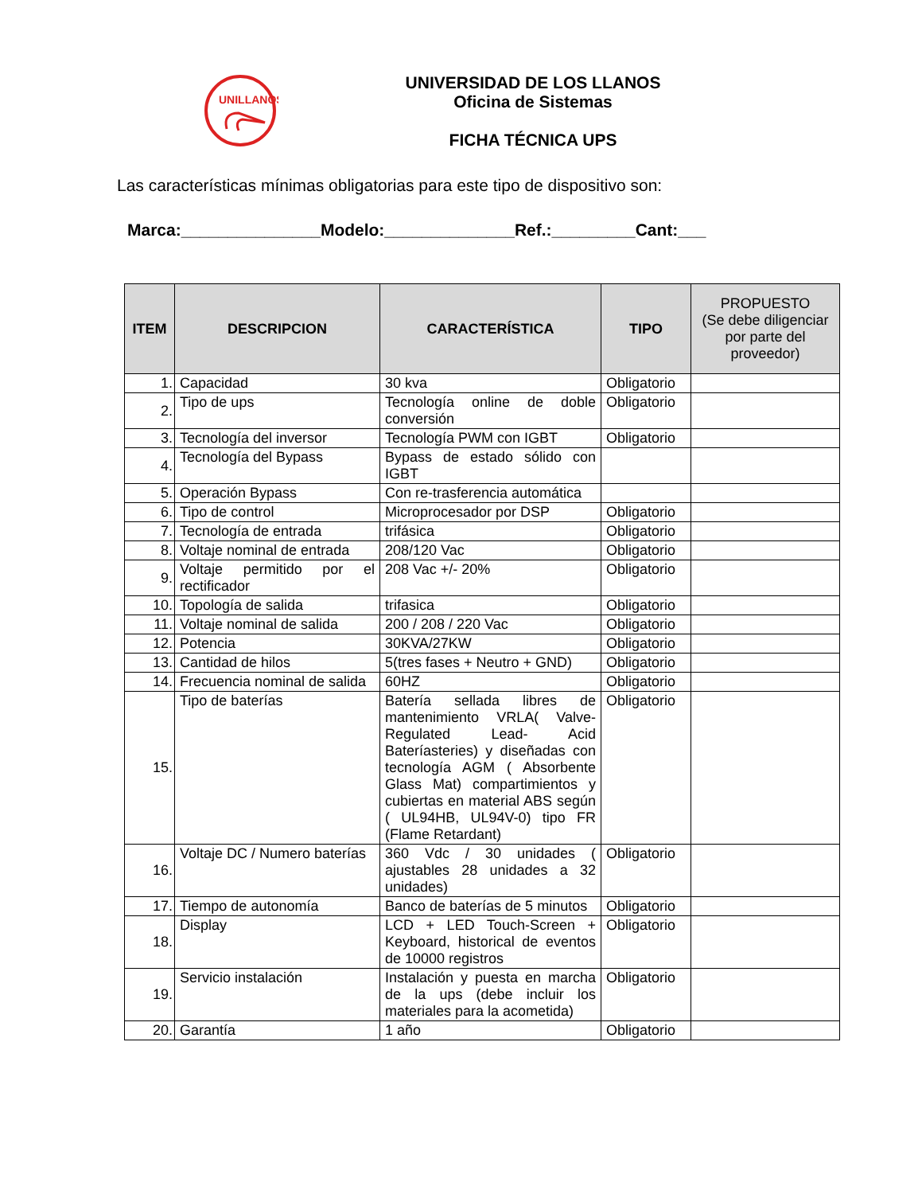UNILLANOS
UNIVERSIDAD DE LOS LLANOS
Oficina de Sistemas
FICHA TÉCNICA UPS
Las características mínimas obligatorias para este tipo de dispositivo son:
Marca:_______________Modelo:______________Ref.:_________Cant:___
| ITEM | DESCRIPCION | CARACTERÍSTICA | TIPO | PROPUESTO (Se debe diligenciar por parte del proveedor) |
| --- | --- | --- | --- | --- |
| 1. | Capacidad | 30 kva | Obligatorio | |
| 2. | Tipo de ups | Tecnología online de doble conversión | Obligatorio | |
| 3. | Tecnología del inversor | Tecnología PWM con IGBT | Obligatorio | |
| 4. | Tecnología del Bypass | Bypass de estado sólido con IGBT | | |
| 5. | Operación Bypass | Con re-trasferencia automática | | |
| 6. | Tipo de control | Microprocesador por DSP | Obligatorio | |
| 7. | Tecnología de entrada | trifásica | Obligatorio | |
| 8. | Voltaje nominal de entrada | 208/120 Vac | Obligatorio | |
| 9. | Voltaje permitido por el rectificador | 208 Vac +/- 20% | Obligatorio | |
| 10. | Topología de salida | trifasica | Obligatorio | |
| 11. | Voltaje nominal de salida | 200 / 208 / 220 Vac | Obligatorio | |
| 12. | Potencia | 30KVA/27KW | Obligatorio | |
| 13. | Cantidad de hilos | 5(tres fases + Neutro + GND) | Obligatorio | |
| 14. | Frecuencia nominal de salida | 60HZ | Obligatorio | |
| 15. | Tipo de baterías | Batería sellada libres de mantenimiento VRLA( Valve-Regulated Lead- Acid Bateríasteries) y diseñadas con tecnología AGM ( Absorbente Glass Mat) compartimientos y cubiertas en material ABS según ( UL94HB, UL94V-0) tipo FR (Flame Retardant) | Obligatorio | |
| 16. | Voltaje DC / Numero baterías | 360 Vdc / 30 unidades ( ajustables 28 unidades a 32 unidades) | Obligatorio | |
| 17. | Tiempo de autonomía | Banco de baterías de 5 minutos | Obligatorio | |
| 18. | Display | LCD + LED Touch-Screen + Keyboard, historical de eventos de 10000 registros | Obligatorio | |
| 19. | Servicio instalación | Instalación y puesta en marcha de la ups (debe incluir los materiales para la acometida) | Obligatorio | |
| 20. | Garantía | 1 año | Obligatorio | |